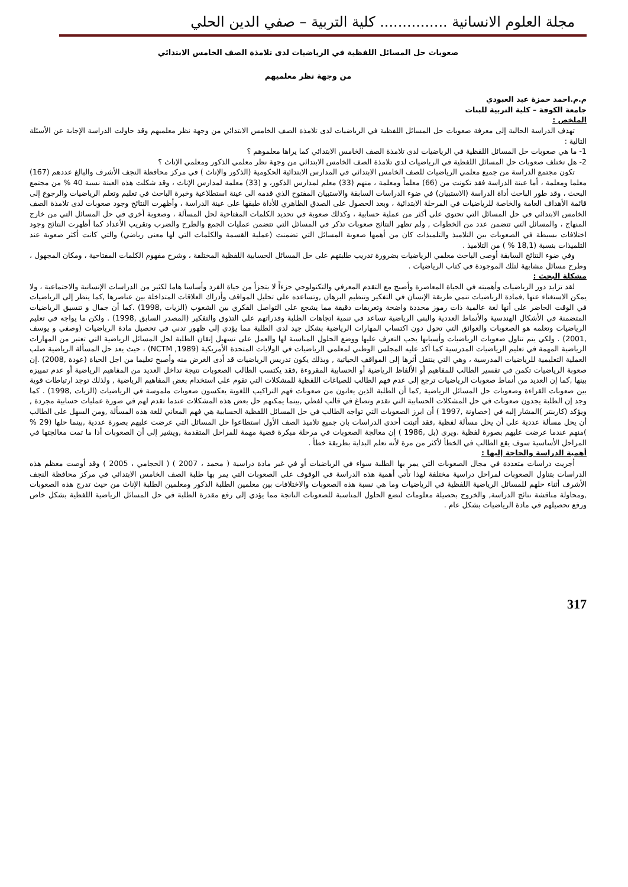مجلة العلوم الانسانية ............... كلية التربية – صفي الدين الحلي
صعوبات حل المسائل اللفظية في الرياضيات لدى تلامذة الصف الخامس الابتدائي
من وجهة نظر معلميهم
م.م.احمد حمزة عبد العبودي
جامعة الكوفة – كلية التربية للبنات
الملخص :
تهدف الدراسة الحالية إلى معرفة صعوبات حل المسائل اللفظية في الرياضيات لدى تلامذة الصف الخامس الابتدائي من وجهة نظر معلميهم وقد حاولت الدراسة الإجابة عن الأسئلة التالية :
1- ما هي صعوبات حل المسائل اللفظية في الرياضيات لدى تلامذة الصف الخامس الابتدائي كما يراها معلموهم ؟
2- هل تختلف صعوبات حل المسائل اللفظية في الرياضيات لدى تلامذة الصف الخامس الابتدائي من وجهة نظر معلمي الذكور ومعلمي الإناث ؟
تكون مجتمع الدراسة من جميع معلمي الرياضيات للصف الخامس الابتدائي في المدارس الابتدائية الحكومية (الذكور والإناث ) في مركز محافظة النجف الأشرف والبالغ عددهم (167) معلما ومعلمة ، أما عينة الدراسة فقد تكونت من (66) معلماً ومعلمة ، منهم (33) معلم لمدارس الذكور، و (33) معلمة لمدارس الإناث ، وقد شكلت هذه العينة نسبة 40 % من مجتمع البحث ، وقد طور الباحث أداة الدراسة (الاستبيان) في ضوء الدراسات السابقة والاستبيان المفتوح الذي قدمه الى عينة استطلاعية وخبرة الباحث في تعليم وتعلم الرياضيات والرجوع إلى قائمة الأهداف العامة والخاصة للرياضيات في المرحلة الابتدائية ، وبعد الحصول على الصدق الظاهري للأداة طبقها على عينة الدراسة ، وأظهرت النتائج وجود صعوبات لدى تلامذة الصف الخامس الابتدائي في حل المسائل التي تحتوي على أكثر من عملية حسابية ، وكذلك صعوبة في تحديد الكلمات المفتاحية لحل المسألة ، وصعوبة أخرى في حل المسائل التي من خارج المنهاج ، والمسائل التي تتضمن عدد من الخطوات , ولم تظهر النتائج صعوبات تذكر في المسائل التي تتضمن عمليات الجمع والطرح والضرب وتقريب الأعداد كما أظهرت النتائج وجود اختلافات بسيطة في الصعوبات بين التلاميذ والتلميذات كان من أهمها صعوبة المسائل التي تضمنت (عملية القسمة والكلمات التي لها معنى رياضي) والتي كانت أكثر صعوبة عند التلميذات بنسبة (18,1 % ) من التلاميذ .
وفي ضوء النتائج السابقة أوصى الباحث معلمي الرياضيات بضرورة تدريب طلبتهم على حل المسائل الحسابية اللفظية المختلفة ، وشرح مفهوم الكلمات المفتاحية ، ومكان المجهول ، وطرح مسائل مشابهة لتلك الموجودة في كتاب الرياضيات .
مشكلة البحث :
لقد تزايد دور الرياضيات وأهميته في الحياة المعاصرة وأصبح مع التقدم المعرفي والتكنولوجي جزءاً لا يتجزأ من حياة الفرد وأساسا هاما لكثير من الدراسات الإنسانية والاجتماعية ، ولا يمكن الاستغناء عنها ,فمادة الرياضيات تنمي طريقة الإنسان في التفكير وتنظيم البرهان ,وتساعده على تحليل المواقف وأدراك العلاقات المتداخلة بين عناصرها ,كما ينظر إلى الرياضيات في الوقت الحاضر على أنها لغة عالمية ذات رموز محددة واضحة وتعريفات دقيقة مما يشجع على التواصل الفكري بين الشعوب (الزيات ,1998) .كما أن جمال و تنسيق الرياضيات المتضمنة في الأشكال الهندسية والأنماط العددية والبنى الرياضية تساعد في تنمية اتجاهات الطلبة وقدراتهم على التذوق والتفكير (المصدر السابق ,1998) . ولكن ما يواجه في تعليم الرياضيات وتعلمه هو الصعوبات والعوائق التي تحول دون اكتساب المهارات الرياضية بشكل جيد لدى الطلبة مما يؤدي إلى ظهور تدني في تحصيل مادة الرياضيات (وصفي و يوسف ,2001) . ولكي يتم تناول صعوبات الرياضيات وأسبابها يجب التعرف عليها ووضع الحلول المناسبة لها والعمل على تسهيل إتقان الطلبة لحل المسائل الرياضية التي تعتبر من المهارات الرياضية المهمة في تعليم الرياضيات المدرسية كما أكد عليه المجلس الوطني لمعلمي الرياضيات في الولايات المتحدة الأمريكية (NCTM ,1989) ، حيث يعد حل المسألة الرياضية صلب العملية التعليمية للرياضيات المدرسية ، وهي التي ينتقل أثرها إلى المواقف الحياتية , وبذلك يكون تدريس الرياضيات قد أدى الغرض منه وأصبح تعليما من اجل الحياة (عودة ,2008) .إن صعوبة الرياضيات تكمن في تفسير الطالب للمفاهيم أو الألفاظ الرياضية أو الحسابية المقروءة ,فقد يكتسب الطالب الصعوبات نتيجة تداخل العديد من المفاهيم الرياضية أو عدم تمييزه بينها ,كما إن العديد من أنماط صعوبات الرياضيات ترجع إلى عدم فهم الطالب للصياغات اللفظية للمشكلات التي تقوم على استخدام بعض المفاهيم الرياضية , ولذلك توجد ارتباطات قوية بين صعوبات القراءة وصعوبات حل المسائل الرياضية ,كما أن الطلبة الذين يعانون من صعوبات فهم التراكيب اللغوية يعكسون صعوبات ملموسة في الرياضيات (الزيات ,1998) . كما وجد إن الطلبة يجدون صعوبات في حل المشكلات الحسابية التي تقدم وتصاغ في قالب لفظي ,بينما يمكنهم حل بعض هذه المشكلات عندما تقدم لهم في صورة عمليات حسابية مجردة , ويؤكد (كاربنتر )المشار إليه في (خصاونة ,1997 ) أن ابرز الصعوبات التي تواجه الطالب في حل المسائل اللفظية الحسابية هي فهم المعاني للغة هذه المسألة ,ومن السهل على الطالب أن يحل مسألة عددية على أن يحل مسألة لفظية ,فقد أثبتت أحدى الدراسات بان جميع تلاميذ الصف الأول استطاعوا حل المسائل التي عرضت عليهم بصورة عددية ,بينما حلها (29 % )منهم عندما عرضت عليهم بصورة لفظية .ويرى (بل ,1986 ) إن معالجة الصعوبات في مرحلة مبكرة قضية مهمة للمراحل المتقدمة ,ويشير إلى أن الصعوبات أذا ما تمت معالجتها في المراحل الأساسية سوف يقع الطالب في الخطأ لأكثر من مرة لأنه تعلم البداية بطريقة خطأ .
أهمية الدراسة والحاجة إليها :
أجريت دراسات متعددة في مجال الصعوبات التي يمر بها الطلبة سواء في الرياضيات أو في غير مادة دراسية ( محمد ، 2007 ) ( الحجامي ، 2005 ) وقد أوصت معظم هذه الدراسات بتناول الصعوبات لمراحل دراسية مختلفة لهذا تأتي أهمية هذه الدراسة في الوقوف على الصعوبات التي يمر بها طلبة الصف الخامس الابتدائي في مركز محافظة النجف الأشرف أثناء حلهم للمسائل الرياضية اللفظية في الرياضيات وما هي نسبة هذه الصعوبات والاختلافات بين معلمين الطلبة الذكور ومعلمين الطلبة الإناث من حيث تدرج هذه الصعوبات ,ومحاولة مناقشة نتائج الدراسة, والخروج بحصيلة معلومات لتضع الحلول المناسبة للصعوبات الناتجة مما يؤدي إلى رفع مقدرة الطلبة في حل المسائل الرياضية اللفظية بشكل خاص ورفع تحصيلهم في مادة الرياضيات بشكل عام .
317